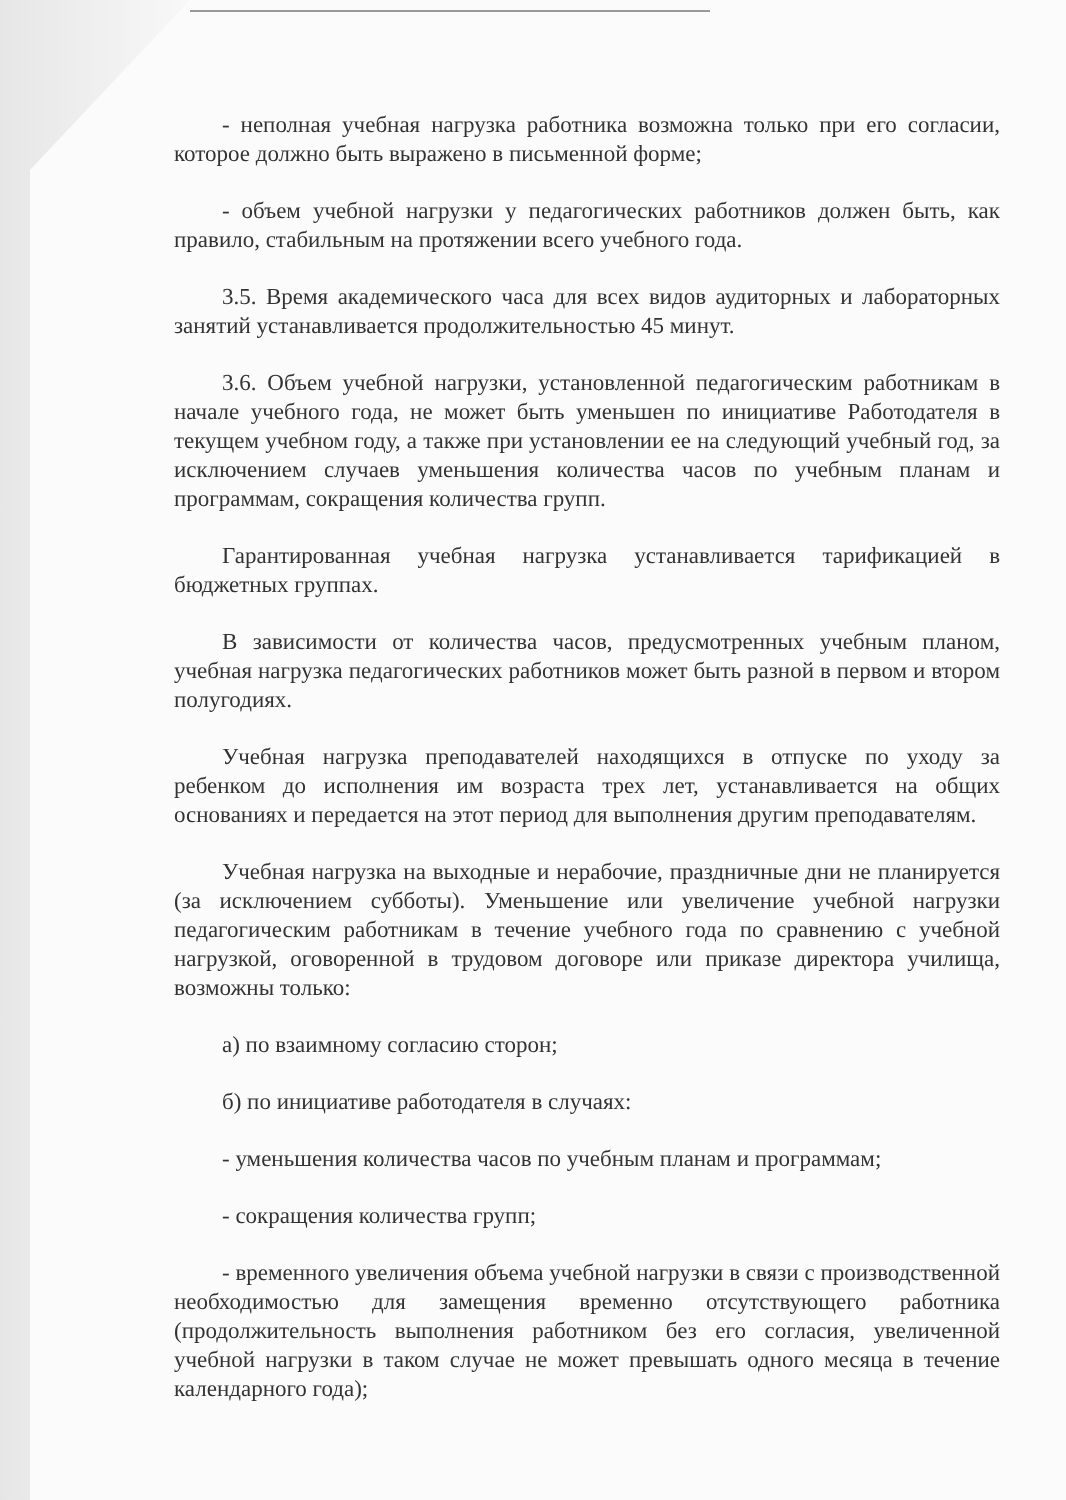- неполная учебная нагрузка работника возможна только при его согласии, которое должно быть выражено в письменной форме;
- объем учебной нагрузки у педагогических работников должен быть, как правило, стабильным на протяжении всего учебного года.
3.5. Время академического часа для всех видов аудиторных и лабораторных занятий устанавливается продолжительностью 45 минут.
3.6. Объем учебной нагрузки, установленной педагогическим работникам в начале учебного года, не может быть уменьшен по инициативе Работодателя в текущем учебном году, а также при установлении ее на следующий учебный год, за исключением случаев уменьшения количества часов по учебным планам и программам, сокращения количества групп.
Гарантированная учебная нагрузка устанавливается тарификацией в бюджетных группах.
В зависимости от количества часов, предусмотренных учебным планом, учебная нагрузка педагогических работников может быть разной в первом и втором полугодиях.
Учебная нагрузка преподавателей находящихся в отпуске по уходу за ребенком до исполнения им возраста трех лет, устанавливается на общих основаниях и передается на этот период для выполнения другим преподавателям.
Учебная нагрузка на выходные и нерабочие, праздничные дни не планируется (за исключением субботы). Уменьшение или увеличение учебной нагрузки педагогическим работникам в течение учебного года по сравнению с учебной нагрузкой, оговоренной в трудовом договоре или приказе директора училища, возможны только:
а) по взаимному согласию сторон;
б) по инициативе работодателя в случаях:
- уменьшения количества часов по учебным планам и программам;
- сокращения количества групп;
- временного увеличения объема учебной нагрузки в связи с производственной необходимостью для замещения временно отсутствующего работника (продолжительность выполнения работником без его согласия, увеличенной учебной нагрузки в таком случае не может превышать одного месяца в течение календарного года);